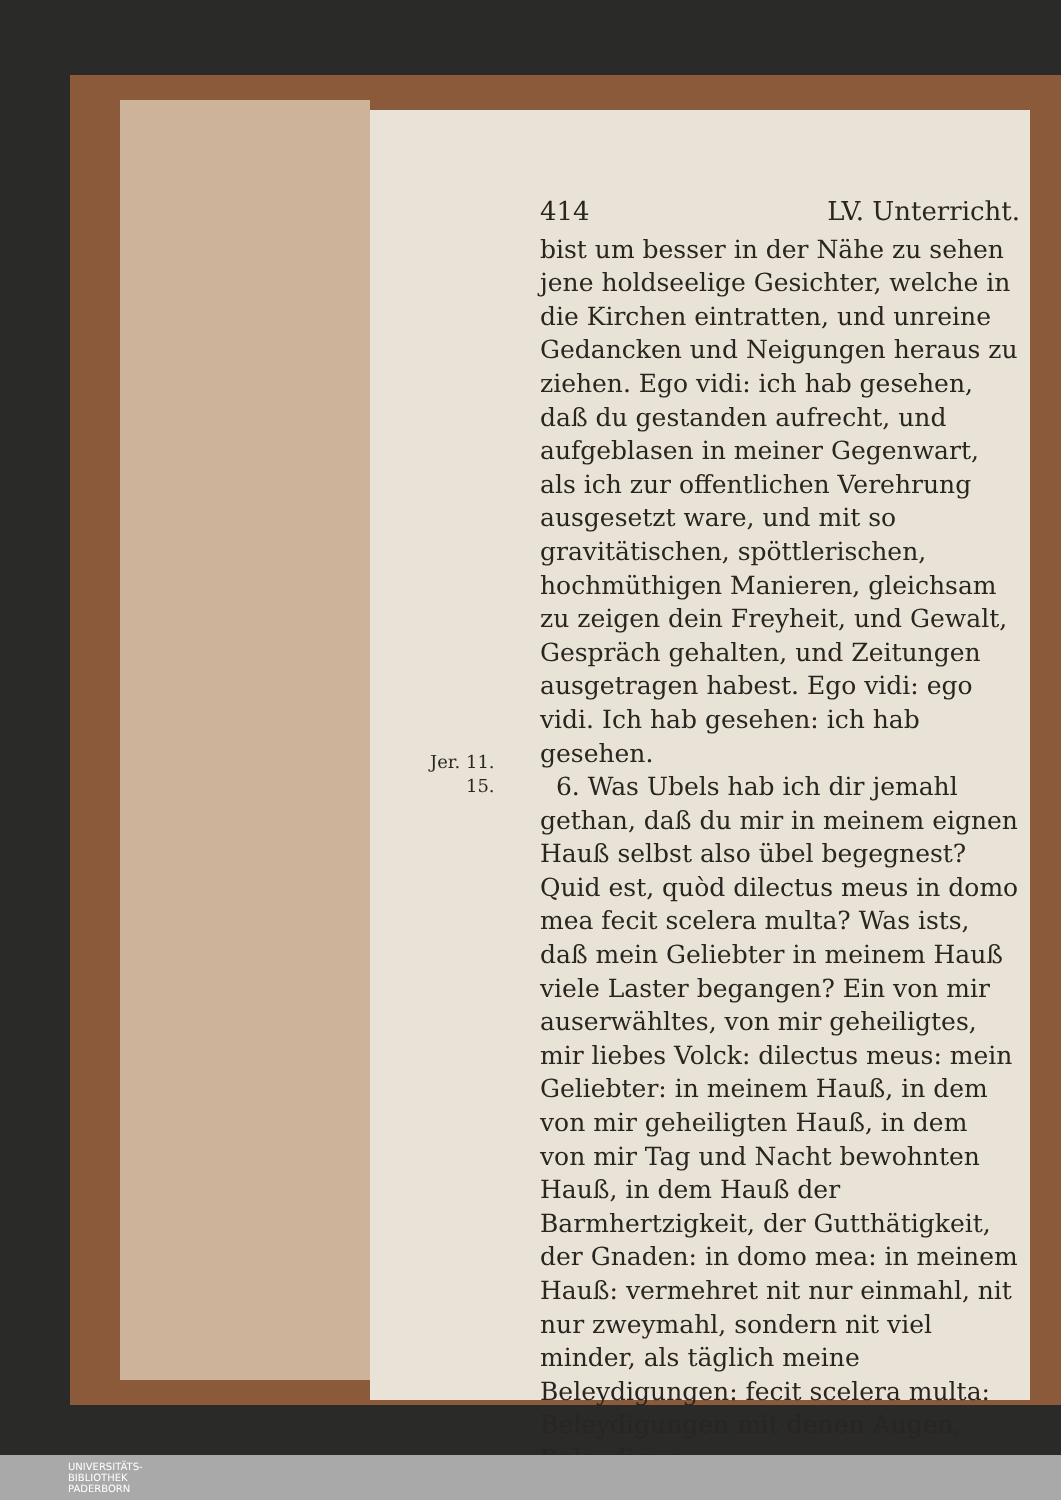414 LV. Unterricht.
bist um besser in der Nähe zu sehen jene holdseelige Gesichter, welche in die Kirchen eintratten, und unreine Gedancken und Neigungen heraus zu ziehen. Ego vidi: ich hab gesehen, daß du gestanden aufrecht, und aufgeblasen in meiner Gegenwart, als ich zur offentlichen Verehrung ausgesetzt ware, und mit so gravitätischen, spöttlerischen, hochmüthigen Manieren, gleichsam zu zeigen dein Freyheit, und Gewalt, Gespräch gehalten, und Zeitungen ausgetragen habest. Ego vidi: ego vidi. Ich hab gesehen: ich hab gesehen.
6. Was Ubels hab ich dir jemahl gethan, daß du mir in meinem eignen Hauß selbst also übel begegnest? Quid est, quòd dilectus meus in domo mea fecit scelera multa? Was ists, daß mein Geliebter in meinem Hauß viele Laster begangen? Ein von mir auserwähltes, von mir geheiligtes, mir liebes Volck: dilectus meus: mein Geliebter: in meinem Hauß, in dem von mir geheiligten Hauß, in dem von mir Tag und Nacht bewohnten Hauß, in dem Hauß der Barmhertzigkeit, der Gutthätigkeit, der Gnaden: in domo mea: in meinem Hauß: vermehret nit nur einmahl, nit nur zweymahl, sondern nit viel minder, als täglich meine Beleydigungen: fecit scelera multa: Beleydigungen mit denen Augen, Beleydigun-
Jer. 11.
15.
UNIVERSITÄTS-
BIBLIOTHEK
PADERBORN